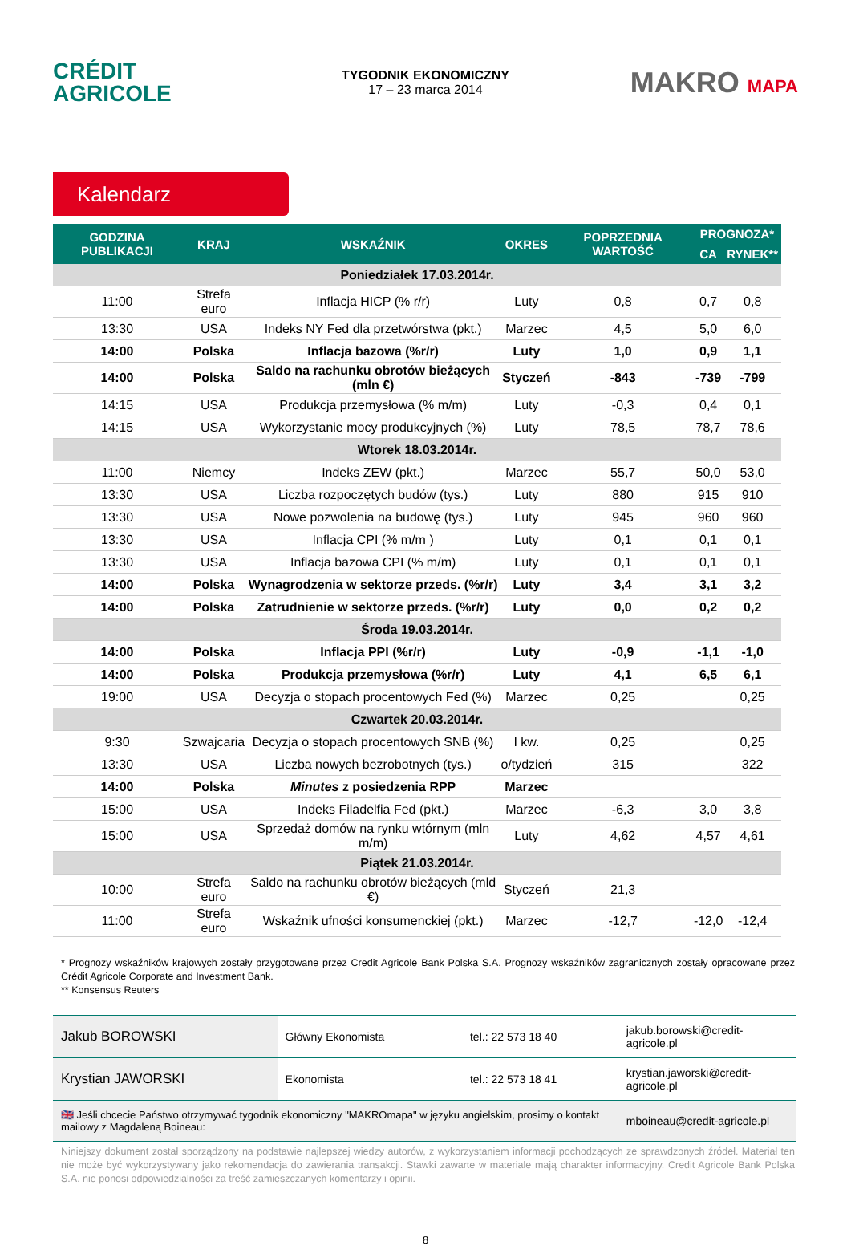CRÉDIT
AGRICOLE
TYGODNIK EKONOMICZNY
17 – 23 marca 2014
MAKRO MAPA
Kalendarz
| GODZINA PUBLIKACJI | KRAJ | WSKAŹNIK | OKRES | POPRZEDNIA WARTOŚĆ | PROGNOZA* | |
| --- | --- | --- | --- | --- | --- | --- |
| | | | | | CA | RYNEK** |
| Poniedziałek 17.03.2014r. | | | | | | |
| 11:00 | Strefa euro | Inflacja HICP (% r/r) | Luty | 0,8 | 0,7 | 0,8 |
| 13:30 | USA | Indeks NY Fed dla przetwórstwa (pkt.) | Marzec | 4,5 | 5,0 | 6,0 |
| 14:00 | Polska | Inflacja bazowa (%r/r) | Luty | 1,0 | 0,9 | 1,1 |
| 14:00 | Polska | Saldo na rachunku obrotów bieżących (mln €) | Styczeń | -843 | -739 | -799 |
| 14:15 | USA | Produkcja przemysłowa (% m/m) | Luty | -0,3 | 0,4 | 0,1 |
| 14:15 | USA | Wykorzystanie mocy produkcyjnych (%) | Luty | 78,5 | 78,7 | 78,6 |
| Wtorek 18.03.2014r. | | | | | | |
| 11:00 | Niemcy | Indeks ZEW (pkt.) | Marzec | 55,7 | 50,0 | 53,0 |
| 13:30 | USA | Liczba rozpoczętych budów (tys.) | Luty | 880 | 915 | 910 |
| 13:30 | USA | Nowe pozwolenia na budowę (tys.) | Luty | 945 | 960 | 960 |
| 13:30 | USA | Inflacja CPI (% m/m ) | Luty | 0,1 | 0,1 | 0,1 |
| 13:30 | USA | Inflacja bazowa CPI (% m/m) | Luty | 0,1 | 0,1 | 0,1 |
| 14:00 | Polska | Wynagrodzenia w sektorze przeds. (%r/r) | Luty | 3,4 | 3,1 | 3,2 |
| 14:00 | Polska | Zatrudnienie w sektorze przeds. (%r/r) | Luty | 0,0 | 0,2 | 0,2 |
| Środa 19.03.2014r. | | | | | | |
| 14:00 | Polska | Inflacja PPI (%r/r) | Luty | -0,9 | -1,1 | -1,0 |
| 14:00 | Polska | Produkcja przemysłowa (%r/r) | Luty | 4,1 | 6,5 | 6,1 |
| 19:00 | USA | Decyzja o stopach procentowych Fed (%) | Marzec | 0,25 | | 0,25 |
| Czwartek 20.03.2014r. | | | | | | |
| 9:30 | Szwajcaria | Decyzja o stopach procentowych SNB (%) | I kw. | 0,25 | | 0,25 |
| 13:30 | USA | Liczba nowych bezrobotnych (tys.) | o/tydzień | 315 | | 322 |
| 14:00 | Polska | Minutes z posiedzenia RPP | Marzec | | | |
| 15:00 | USA | Indeks Filadelfia Fed (pkt.) | Marzec | -6,3 | 3,0 | 3,8 |
| 15:00 | USA | Sprzedaż domów na rynku wtórnym (mln m/m) | Luty | 4,62 | 4,57 | 4,61 |
| Piątek 21.03.2014r. | | | | | | |
| 10:00 | Strefa euro | Saldo na rachunku obrotów bieżących (mld €) | Styczeń | 21,3 | | |
| 11:00 | Strefa euro | Wskaźnik ufności konsumenckiej (pkt.) | Marzec | -12,7 | -12,0 | -12,4 |
* Prognozy wskaźników krajowych zostały przygotowane przez Credit Agricole Bank Polska S.A. Prognozy wskaźników zagranicznych zostały opracowane przez Crédit Agricole Corporate and Investment Bank.
** Konsensus Reuters
| Jakub BOROWSKI | Główny Ekonomista | tel.: 22 573 18 40 | jakub.borowski@credit-agricole.pl |
| Krystian JAWORSKI | Ekonomista | tel.: 22 573 18 41 | krystian.jaworski@credit-agricole.pl |
| 🇬🇧 Jeśli chcecie Państwo otrzymywać tygodnik ekonomiczny "MAKROmapa" w języku angielskim, prosimy o kontakt mailowy z Magdaleną Boineau: | | | mboineau@credit-agricole.pl |
Niniejszy dokument został sporządzony na podstawie najlepszej wiedzy autorów, z wykorzystaniem informacji pochodzących ze sprawdzonych źródeł. Materiał ten nie może być wykorzystywany jako rekomendacja do zawierania transakcji. Stawki zawarte w materiale mają charakter informacyjny. Credit Agricole Bank Polska S.A. nie ponosi odpowiedzialności za treść zamieszczanych komentarzy i opinii.
8